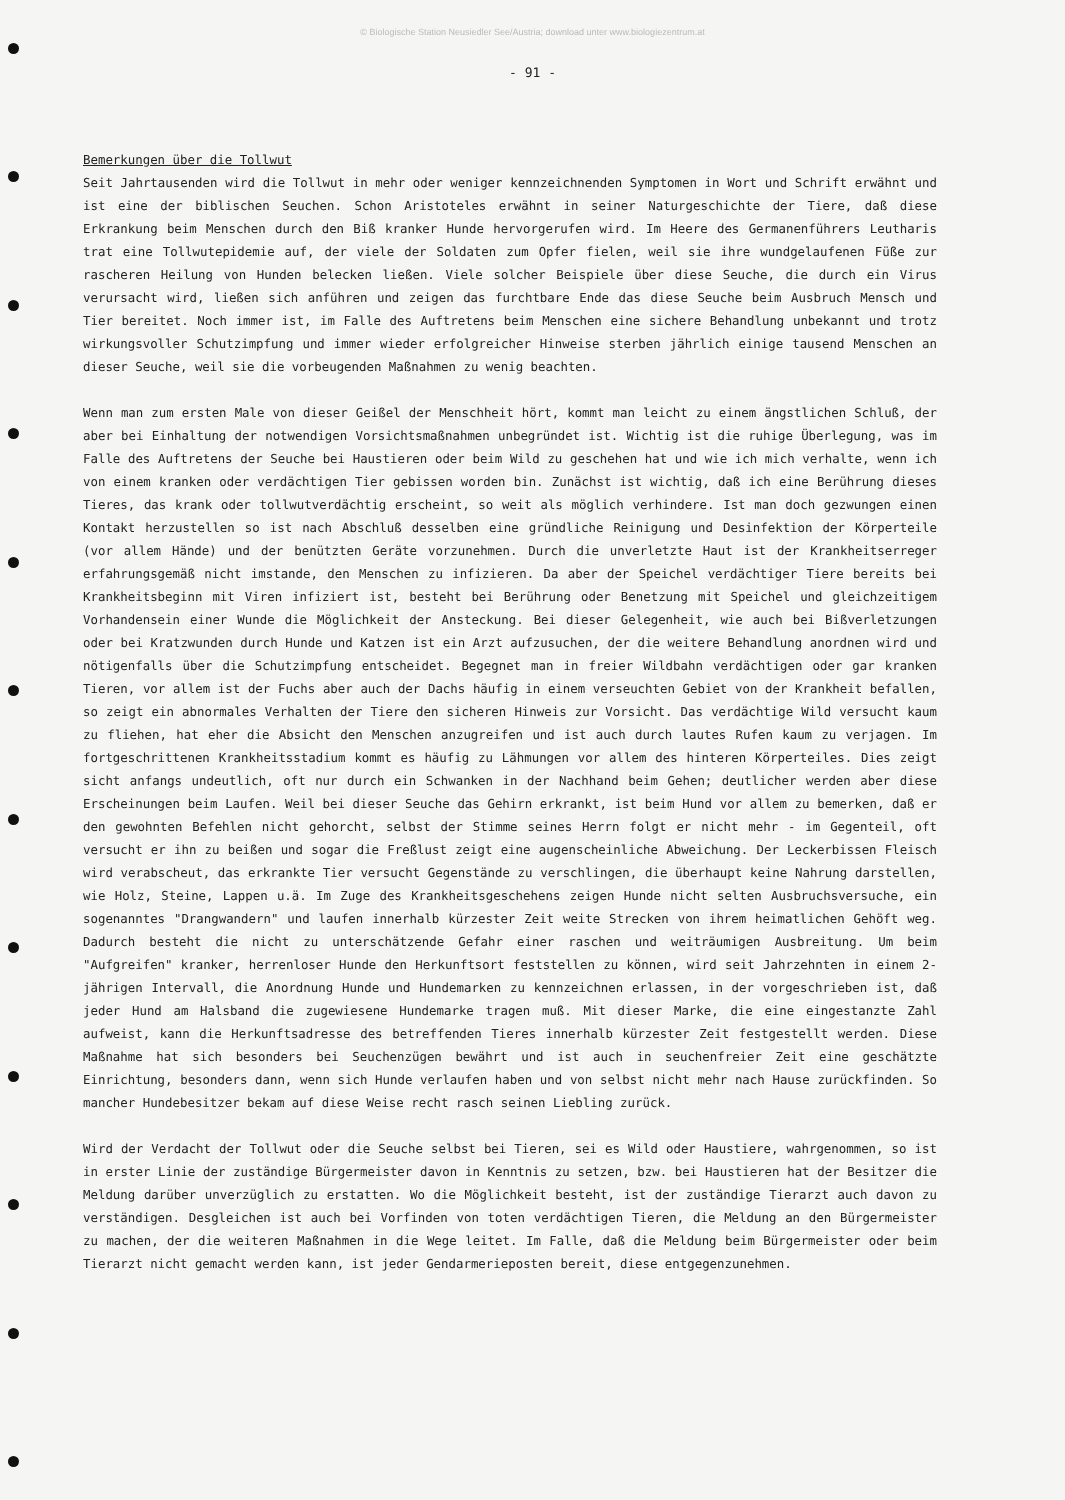© Biologische Station Neusiedler See/Austria; download unter www.biologiezentrum.at
- 91 -
Bemerkungen über die Tollwut
Seit Jahrtausenden wird die Tollwut in mehr oder weniger kennzeichnenden Symptomen in Wort und Schrift erwähnt und ist eine der biblischen Seuchen. Schon Aristoteles erwähnt in seiner Naturgeschichte der Tiere, daß diese Erkrankung beim Menschen durch den Biß kranker Hunde hervorgerufen wird. Im Heere des Germanenführers Leutharis trat eine Tollwutepidemie auf, der viele der Soldaten zum Opfer fielen, weil sie ihre wundgelaufenen Füße zur rascheren Heilung von Hunden belecken ließen. Viele solcher Beispiele über diese Seuche, die durch ein Virus verursacht wird, ließen sich anführen und zeigen das furchtbare Ende das diese Seuche beim Ausbruch Mensch und Tier bereitet. Noch immer ist, im Falle des Auftretens beim Menschen eine sichere Behandlung unbekannt und trotz wirkungsvoller Schutzimpfung und immer wieder erfolgreicher Hinweise sterben jährlich einige tausend Menschen an dieser Seuche, weil sie die vorbeugenden Maßnahmen zu wenig beachten.
Wenn man zum ersten Male von dieser Geißel der Menschheit hört, kommt man leicht zu einem ängstlichen Schluß, der aber bei Einhaltung der notwendigen Vorsichtsmaßnahmen unbegründet ist. Wichtig ist die ruhige Überlegung, was im Falle des Auftretens der Seuche bei Haustieren oder beim Wild zu geschehen hat und wie ich mich verhalte, wenn ich von einem kranken oder verdächtigen Tier gebissen worden bin. Zunächst ist wichtig, daß ich eine Berührung dieses Tieres, das krank oder tollwutverdächtig erscheint, so weit als möglich verhindere. Ist man doch gezwungen einen Kontakt herzustellen so ist nach Abschluß desselben eine gründliche Reinigung und Desinfektion der Körperteile (vor allem Hände) und der benützten Geräte vorzunehmen. Durch die unverletzte Haut ist der Krankheitserreger erfahrungsgemäß nicht imstande, den Menschen zu infizieren. Da aber der Speichel verdächtiger Tiere bereits bei Krankheitsbeginn mit Viren infiziert ist, besteht bei Berührung oder Benetzung mit Speichel und gleichzeitigem Vorhandensein einer Wunde die Möglichkeit der Ansteckung. Bei dieser Gelegenheit, wie auch bei Bißverletzungen oder bei Kratzwunden durch Hunde und Katzen ist ein Arzt aufzusuchen, der die weitere Behandlung anordnen wird und nötigenfalls über die Schutzimpfung entscheidet. Begegnet man in freier Wildbahn verdächtigen oder gar kranken Tieren, vor allem ist der Fuchs aber auch der Dachs häufig in einem verseuchten Gebiet von der Krankheit befallen, so zeigt ein abnormales Verhalten der Tiere den sicheren Hinweis zur Vorsicht. Das verdächtige Wild versucht kaum zu fliehen, hat eher die Absicht den Menschen anzugreifen und ist auch durch lautes Rufen kaum zu verjagen. Im fortgeschrittenen Krankheitsstadium kommt es häufig zu Lähmungen vor allem des hinteren Körperteiles. Dies zeigt sicht anfangs undeutlich, oft nur durch ein Schwanken in der Nachhand beim Gehen; deutlicher werden aber diese Erscheinungen beim Laufen. Weil bei dieser Seuche das Gehirn erkrankt, ist beim Hund vor allem zu bemerken, daß er den gewohnten Befehlen nicht gehorcht, selbst der Stimme seines Herrn folgt er nicht mehr - im Gegenteil, oft versucht er ihn zu beißen und sogar die Freßlust zeigt eine augenscheinliche Abweichung. Der Leckerbissen Fleisch wird verabscheut, das erkrankte Tier versucht Gegenstände zu verschlingen, die überhaupt keine Nahrung darstellen, wie Holz, Steine, Lappen u.ä. Im Zuge des Krankheitsgeschehens zeigen Hunde nicht selten Ausbruchsversuche, ein sogenanntes "Drangwandern" und laufen innerhalb kürzester Zeit weite Strecken von ihrem heimatlichen Gehöft weg. Dadurch besteht die nicht zu unterschätzende Gefahr einer raschen und weiträumigen Ausbreitung. Um beim "Aufgreifen" kranker, herrenloser Hunde den Herkunftsort feststellen zu können, wird seit Jahrzehnten in einem 2-jährigen Intervall, die Anordnung Hunde und Hundemarken zu kennzeichnen erlassen, in der vorgeschrieben ist, daß jeder Hund am Halsband die zugewiesene Hundemarke tragen muß. Mit dieser Marke, die eine eingestanzte Zahl aufweist, kann die Herkunftsadresse des betreffenden Tieres innerhalb kürzester Zeit festgestellt werden. Diese Maßnahme hat sich besonders bei Seuchenzügen bewährt und ist auch in seuchenfreier Zeit eine geschätzte Einrichtung, besonders dann, wenn sich Hunde verlaufen haben und von selbst nicht mehr nach Hause zurückfinden. So mancher Hundebesitzer bekam auf diese Weise recht rasch seinen Liebling zurück.
Wird der Verdacht der Tollwut oder die Seuche selbst bei Tieren, sei es Wild oder Haustiere, wahrgenommen, so ist in erster Linie der zuständige Bürgermeister davon in Kenntnis zu setzen, bzw. bei Haustieren hat der Besitzer die Meldung darüber unverzüglich zu erstatten. Wo die Möglichkeit besteht, ist der zuständige Tierarzt auch davon zu verständigen. Desgleichen ist auch bei Vorfinden von toten verdächtigen Tieren, die Meldung an den Bürgermeister zu machen, der die weiteren Maßnahmen in die Wege leitet. Im Falle, daß die Meldung beim Bürgermeister oder beim Tierarzt nicht gemacht werden kann, ist jeder Gendarmerieposten bereit, diese entgegenzunehmen.